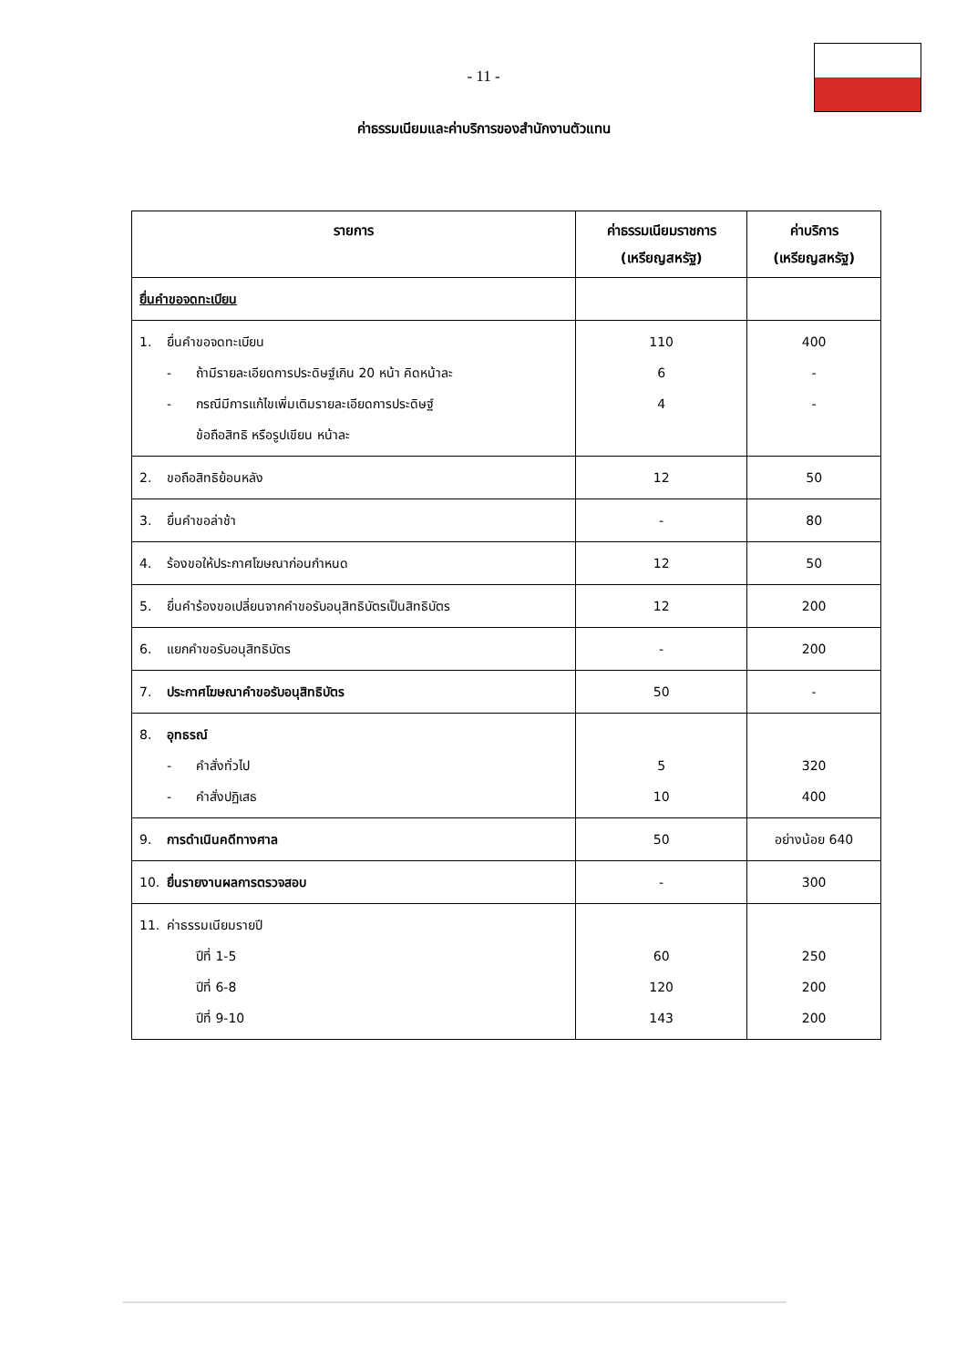- 11 -
ค่าธรรมเนียมและค่าบริการของสำนักงานตัวแทน
| รายการ | ค่าธรรมเนียมราชการ (เหรียญสหรัฐ) | ค่าบริการ (เหรียญสหรัฐ) |
| --- | --- | --- |
| ยื่นคำขอจดทะเบียน | | |
| 1. ยื่นคำขอจดทะเบียน - ถ้ามีรายละเอียดการประดิษฐ์เกิน 20 หน้า คิดหน้าละ - กรณีมีการแก้ไขเพิ่มเติมรายละเอียดการประดิษฐ์ ข้อถือสิทธิ หรือรูปเขียน หน้าละ | 110 6 4 | 400 - - |
| 2. ขอถือสิทธิย้อนหลัง | 12 | 50 |
| 3. ยื่นคำขอล่าช้า | - | 80 |
| 4. ร้องขอให้ประกาศโฆษณาก่อนกำหนด | 12 | 50 |
| 5. ยื่นคำร้องขอเปลี่ยนจากคำขอรับอนุสิทธิบัตรเป็นสิทธิบัตร | 12 | 200 |
| 6. แยกคำขอรับอนุสิทธิบัตร | - | 200 |
| 7. ประกาศโฆษณาคำขอรับอนุสิทธิบัตร | 50 | - |
| 8. อุทธรณ์ - คำสั่งทั่วไป - คำสั่งปฏิเสธ | 5 10 | 320 400 |
| 9. การดำเนินคดีทางศาล | 50 | อย่างน้อย 640 |
| 10. ยื่นรายงานผลการตรวจสอบ | - | 300 |
| 11. ค่าธรรมเนียมรายปี ปีที่ 1-5 ปีที่ 6-8 ปีที่ 9-10 | 60 120 143 | 250 200 200 |